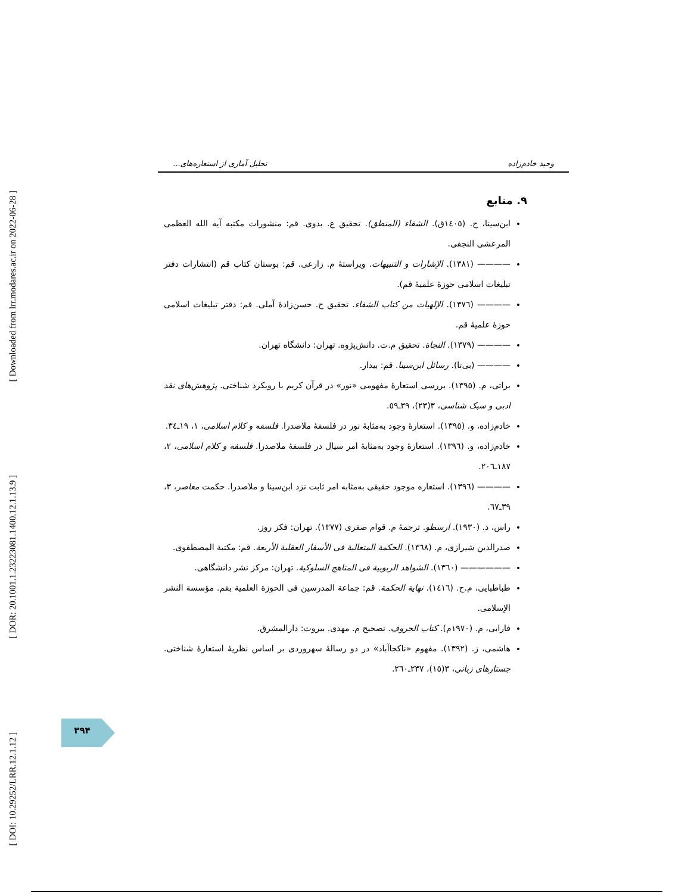[ Downloaded from lrr.modares.ac.ir on 2022-06-28 ]
[ DOR: 20.1001.1.23223081.1400.12.1.13.9 ]
[ DOI: 10.29252/LRR.12.1.12 ]
وحید خادم‌زاده تحلیل آماری از استعاره‌های...
۹. منابع
ابن‌سینا، ح. (١٤٠٥ق). الشفاء (المنطق). تحقیق ع. بدوی. قم: منشورات مکتبه آیه الله العظمی المرعشی النجفی.
———— (١٣٨١). الإشارات و التنبیهات. ویراستهٔ م. زارعی. قم: بوستان کتاب قم (انتشارات دفتر تبلیغات اسلامی حوزهٔ علمیهٔ قم).
———— (١٣٧٦). الإلهیات من کتاب الشفاء. تحقیق ح. حسن‌زادهٔ آملی. قم: دفتر تبلیغات اسلامی حوزهٔ علمیهٔ قم.
———— (١٣٧٩). النجاة. تحقیق م.ت. دانش‌پژوه. تهران: دانشگاه تهران.
———— (بی‌تا). رسائل ابن‌سینا. قم: بیدار.
براتی، م. (١٣٩٥). بررسی استعارهٔ مفهومی «نور» در قرآن کریم با رویکرد شناختی. پژوهش‌های نقد ادبی و سبک شناسی، ٣(٢٣)، ٣٩ـ٥٩.
خادم‌زاده، و. (١٣٩٥). استعارهٔ وجود به‌مثابهٔ نور در فلسفهٔ ملاصدرا. فلسفه و کلام اسلامی، ١، ١٩ـ٣٤.
خادم‌زاده، و. (١٣٩٦). استعارهٔ وجود به‌مثابهٔ امر سیال در فلسفهٔ ملاصدرا. فلسفه و کلام اسلامی، ٢، ١٨٧ـ٢٠٦.
———— (١٣٩٦). استعاره موجود حقیقی به‌مثابه امر ثابت نزد ابن‌سینا و ملاصدرا. حکمت معاصر، ٣، ٣٩ـ٦٧.
راس، د. (١٩٣٠). ارسطو. ترجمهٔ م. قوام صفری (١٣٧٧). تهران: فکر روز.
صدرالدین شیرازی، م. (١٣٦٨). الحکمة المتعالیة فی الأسفار العقلیة الأربعة. قم: مکتبة المصطفوی.
—————— (١٣٦٠). الشواهد الربوبیة فی المناهج السلوکیة. تهران: مرکز نشر دانشگاهی.
طباطبایی، م.ح. (١٤١٦). نهایة الحکمة. قم: جماعة المدرسین فی الحوزة العلمیة بقم. مؤسسة النشر الإسلامی.
فارابی، م. (١٩٧٠م). کتاب الحروف. تصحیح م. مهدی. بیروت: دارالمشرق.
هاشمی، ز. (١٣٩٢). مفهوم «ناکجاآباد» در دو رسالهٔ سهروردی بر اساس نظریهٔ استعارهٔ شناختی. جستارهای زبانی، ٣(١٥)، ٢٣٧ـ٢٦٠.
۳۹۴